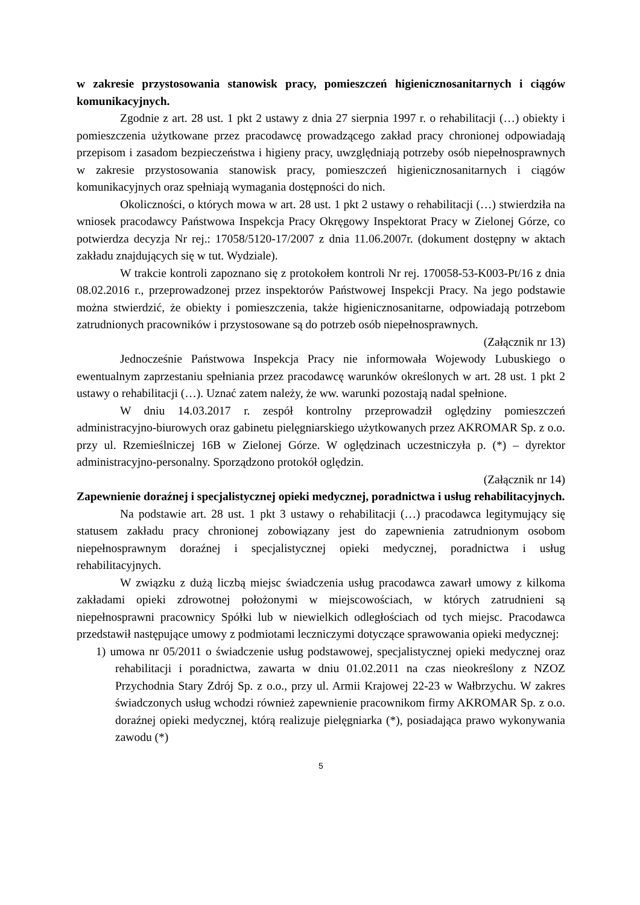w zakresie przystosowania stanowisk pracy, pomieszczeń higienicznosanitarnych i ciągów komunikacyjnych.
Zgodnie z art. 28 ust. 1 pkt 2 ustawy z dnia 27 sierpnia 1997 r. o rehabilitacji (…) obiekty i pomieszczenia użytkowane przez pracodawcę prowadzącego zakład pracy chronionej odpowiadają przepisom i zasadom bezpieczeństwa i higieny pracy, uwzględniają potrzeby osób niepełnosprawnych w zakresie przystosowania stanowisk pracy, pomieszczeń higienicznosanitarnych i ciągów komunikacyjnych oraz spełniają wymagania dostępności do nich.
Okoliczności, o których mowa w art. 28 ust. 1 pkt 2 ustawy o rehabilitacji (…) stwierdziła na wniosek pracodawcy Państwowa Inspekcja Pracy Okręgowy Inspektorat Pracy w Zielonej Górze, co potwierdza decyzja Nr rej.: 17058/5120-17/2007 z dnia 11.06.2007r. (dokument dostępny w aktach zakładu znajdujących się w tut. Wydziale).
W trakcie kontroli zapoznano się z protokołem kontroli Nr rej. 170058-53-K003-Pt/16 z dnia 08.02.2016 r., przeprowadzonej przez inspektorów Państwowej Inspekcji Pracy. Na jego podstawie można stwierdzić, że obiekty i pomieszczenia, także higienicznosanitarne, odpowiadają potrzebom zatrudnionych pracowników i przystosowane są do potrzeb osób niepełnosprawnych.
(Załącznik nr 13)
Jednocześnie Państwowa Inspekcja Pracy nie informowała Wojewody Lubuskiego o ewentualnym zaprzestaniu spełniania przez pracodawcę warunków określonych w art. 28 ust. 1 pkt 2 ustawy o rehabilitacji (…). Uznać zatem należy, że ww. warunki pozostają nadal spełnione.
W dniu 14.03.2017 r. zespół kontrolny przeprowadził oględziny pomieszczeń administracyjno-biurowych oraz gabinetu pielęgniarskiego użytkowanych przez AKROMAR Sp. z o.o. przy ul. Rzemieślniczej 16B w Zielonej Górze. W oględzinach uczestniczyła p. (*) – dyrektor administracyjno-personalny. Sporządzono protokół oględzin.
(Załącznik nr 14)
Zapewnienie doraźnej i specjalistycznej opieki medycznej, poradnictwa i usług rehabilitacyjnych.
Na podstawie art. 28 ust. 1 pkt 3 ustawy o rehabilitacji (…) pracodawca legitymujący się statusem zakładu pracy chronionej zobowiązany jest do zapewnienia zatrudnionym osobom niepełnosprawnym doraźnej i specjalistycznej opieki medycznej, poradnictwa i usług rehabilitacyjnych.
W związku z dużą liczbą miejsc świadczenia usług pracodawca zawarł umowy z kilkoma zakładami opieki zdrowotnej położonymi w miejscowościach, w których zatrudnieni są niepełnosprawni pracownicy Spółki lub w niewielkich odległościach od tych miejsc. Pracodawca przedstawił następujące umowy z podmiotami leczniczymi dotyczące sprawowania opieki medycznej:
1) umowa nr 05/2011 o świadczenie usług podstawowej, specjalistycznej opieki medycznej oraz rehabilitacji i poradnictwa, zawarta w dniu 01.02.2011 na czas nieokreślony z NZOZ Przychodnia Stary Zdrój Sp. z o.o., przy ul. Armii Krajowej 22-23 w Wałbrzychu. W zakres świadczonych usług wchodzi również zapewnienie pracownikom firmy AKROMAR Sp. z o.o. doraźnej opieki medycznej, którą realizuje pielęgniarka (*), posiadająca prawo wykonywania zawodu (*)
5